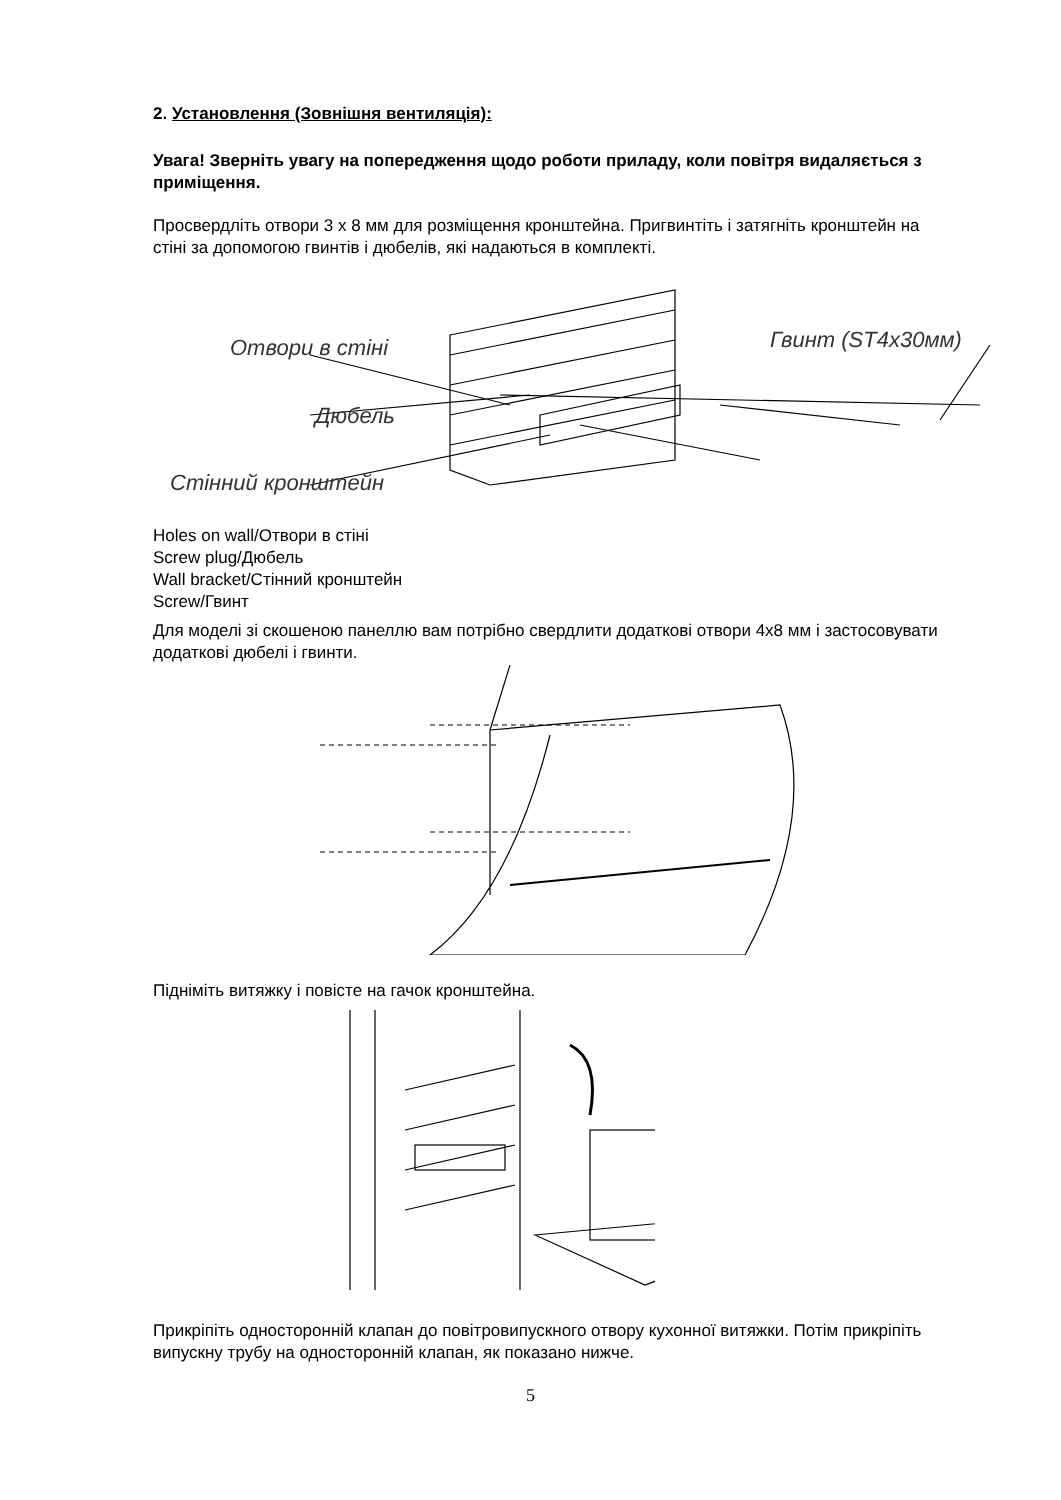2. Установлення (Зовнішня вентиляція):
Увага! Зверніть увагу на попередження щодо роботи приладу, коли повітря видаляється з приміщення.
Просвердліть отвори 3 x 8 мм для розміщення кронштейна. Пригвинтіть і затягніть кронштейн на стіні за допомогою гвинтів і дюбелів, які надаються в комплекті.
Отвори в стіні
Дюбель
Стінний кронштейн
Гвинт (ST4x30мм)
Holes on wall/Отвори в стіні
Screw plug/Дюбель
Wall bracket/Стінний кронштейн
Screw/Гвинт
Для моделі зі скошеною панеллю вам потрібно свердлити додаткові отвори 4x8 мм і застосовувати додаткові дюбелі і гвинти.
Підніміть витяжку і повісте на гачок кронштейна.
Прикріпіть односторонній клапан до повітровипускного отвору кухонної витяжки. Потім прикріпіть випускну трубу на односторонній клапан, як показано нижче.
5